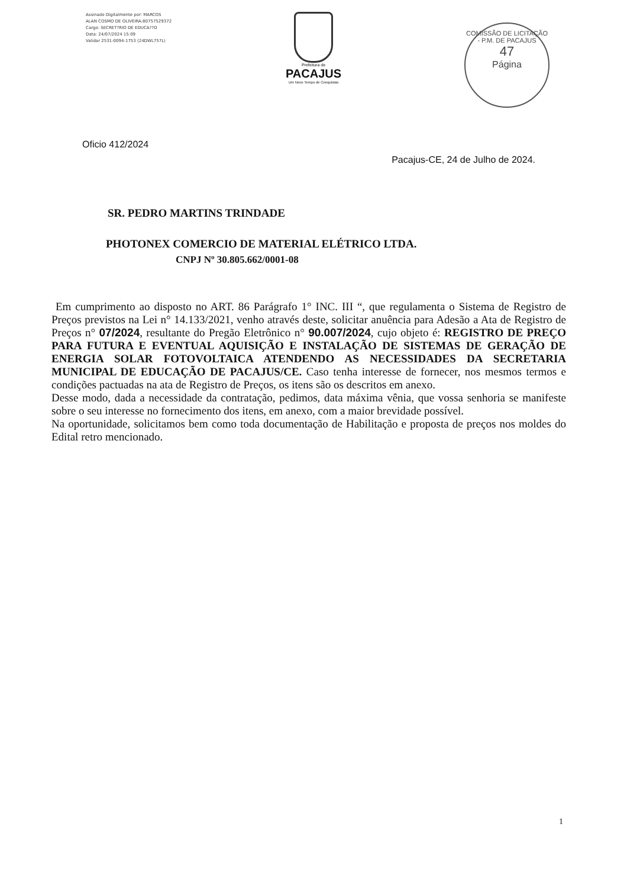Assinado Digitalmente por: MARCOS
ALAN COSMO DE OLIVEIRA:80757529372
Cargo: SECRET?RIO DE EDUCA??O
Data: 24/07/2024 15:09
Validar 2531-0094-1753 (24DWL757L)
Prefeitura de
PACAJUS
Um Novo Tempo de Conquistas
COMISSÃO DE LICITAÇÃO - P.M. DE PACAJUS
47
Página
Oficio 412/2024
Pacajus-CE, 24 de Julho de 2024.
SR. PEDRO MARTINS TRINDADE
PHOTONEX COMERCIO DE MATERIAL ELÉTRICO LTDA.
CNPJ Nº 30.805.662/0001-08
Em cumprimento ao disposto no ART. 86 Parágrafo 1° INC. III “, que regulamenta o Sistema de Registro de Preços previstos na Lei n° 14.133/2021, venho através deste, solicitar anuência para Adesão a Ata de Registro de Preços n° 07/2024, resultante do Pregão Eletrônico n° 90.007/2024, cujo objeto é: REGISTRO DE PREÇO PARA FUTURA E EVENTUAL AQUISIÇÃO E INSTALAÇÃO DE SISTEMAS DE GERAÇÃO DE ENERGIA SOLAR FOTOVOLTAICA ATENDENDO AS NECESSIDADES DA SECRETARIA MUNICIPAL DE EDUCAÇÃO DE PACAJUS/CE. Caso tenha interesse de fornecer, nos mesmos termos e condições pactuadas na ata de Registro de Preços, os itens são os descritos em anexo.
Desse modo, dada a necessidade da contratação, pedimos, data máxima vênia, que vossa senhoria se manifeste sobre o seu interesse no fornecimento dos itens, em anexo, com a maior brevidade possível.
Na oportunidade, solicitamos bem como toda documentação de Habilitação e proposta de preços nos moldes do Edital retro mencionado.
1